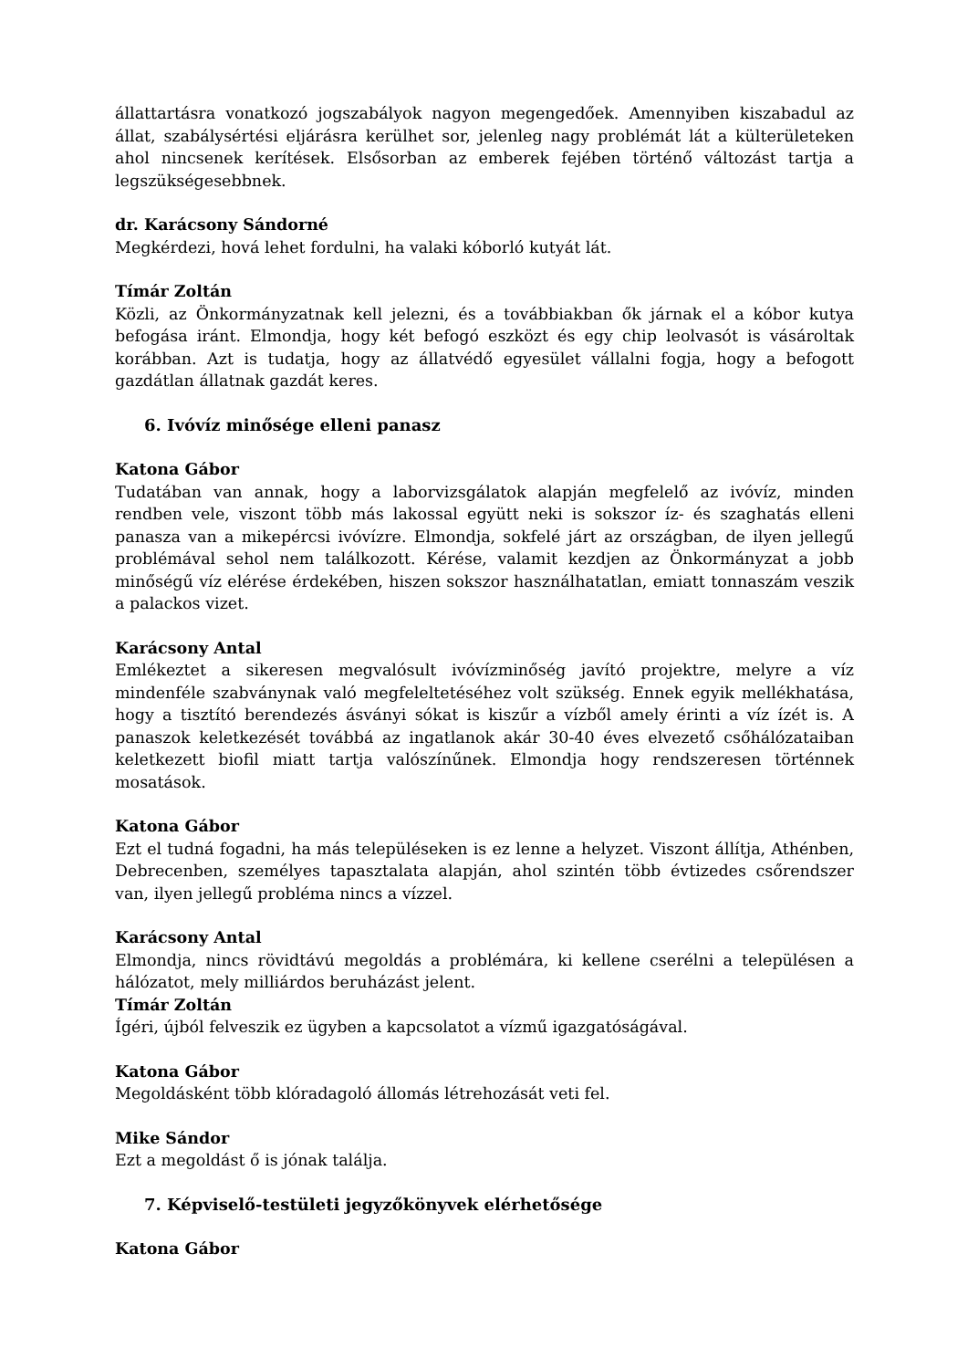állattartásra vonatkozó jogszabályok nagyon megengedőek. Amennyiben kiszabadul az állat, szabálysértési eljárásra kerülhet sor, jelenleg nagy problémát lát a külterületeken ahol nincsenek kerítések. Elsősorban az emberek fejében történő változást tartja a legszükségesebbnek.
dr. Karácsony Sándorné
Megkérdezi, hová lehet fordulni, ha valaki kóborló kutyát lát.
Tímár Zoltán
Közli, az Önkormányzatnak kell jelezni, és a továbbiakban ők járnak el a kóbor kutya befogása iránt. Elmondja, hogy két befogó eszközt és egy chip leolvasót is vásároltak korábban. Azt is tudatja, hogy az állatvédő egyesület vállalni fogja, hogy a befogott gazdátlan állatnak gazdát keres.
6. Ivóvíz minősége elleni panasz
Katona Gábor
Tudatában van annak, hogy a laborvizsgálatok alapján megfelelő az ivóvíz, minden rendben vele, viszont több más lakossal együtt neki is sokszor íz- és szaghatás elleni panasza van a mikepércsi ivóvízre. Elmondja, sokfelé járt az országban, de ilyen jellegű problémával sehol nem találkozott. Kérése, valamit kezdjen az Önkormányzat a jobb minőségű víz elérése érdekében, hiszen sokszor használhatatlan, emiatt tonnaszám veszik a palackos vizet.
Karácsony Antal
Emlékeztet a sikeresen megvalósult ivóvízminőség javító projektre, melyre a víz mindenféle szabványnak való megfeleltetéséhez volt szükség. Ennek egyik mellékhatása, hogy a tisztító berendezés ásványi sókat is kiszűr a vízből amely érinti a víz ízét is. A panaszok keletkezését továbbá az ingatlanok akár 30-40 éves elvezető csőhálózataiban keletkezett biofil miatt tartja valószínűnek. Elmondja hogy rendszeresen történnek mosatások.
Katona Gábor
Ezt el tudná fogadni, ha más településeken is ez lenne a helyzet. Viszont állítja, Athénben, Debrecenben, személyes tapasztalata alapján, ahol szintén több évtizedes csőrendszer van, ilyen jellegű probléma nincs a vízzel.
Karácsony Antal
Elmondja, nincs rövidtávú megoldás a problémára, ki kellene cserélni a településen a hálózatot, mely milliárdos beruházást jelent.
Tímár Zoltán
Ígéri, újból felveszik ez ügyben a kapcsolatot a vízmű igazgatóságával.
Katona Gábor
Megoldásként több klóradagoló állomás létrehozását veti fel.
Mike Sándor
Ezt a megoldást ő is jónak találja.
7. Képviselő-testületi jegyzőkönyvek elérhetősége
Katona Gábor